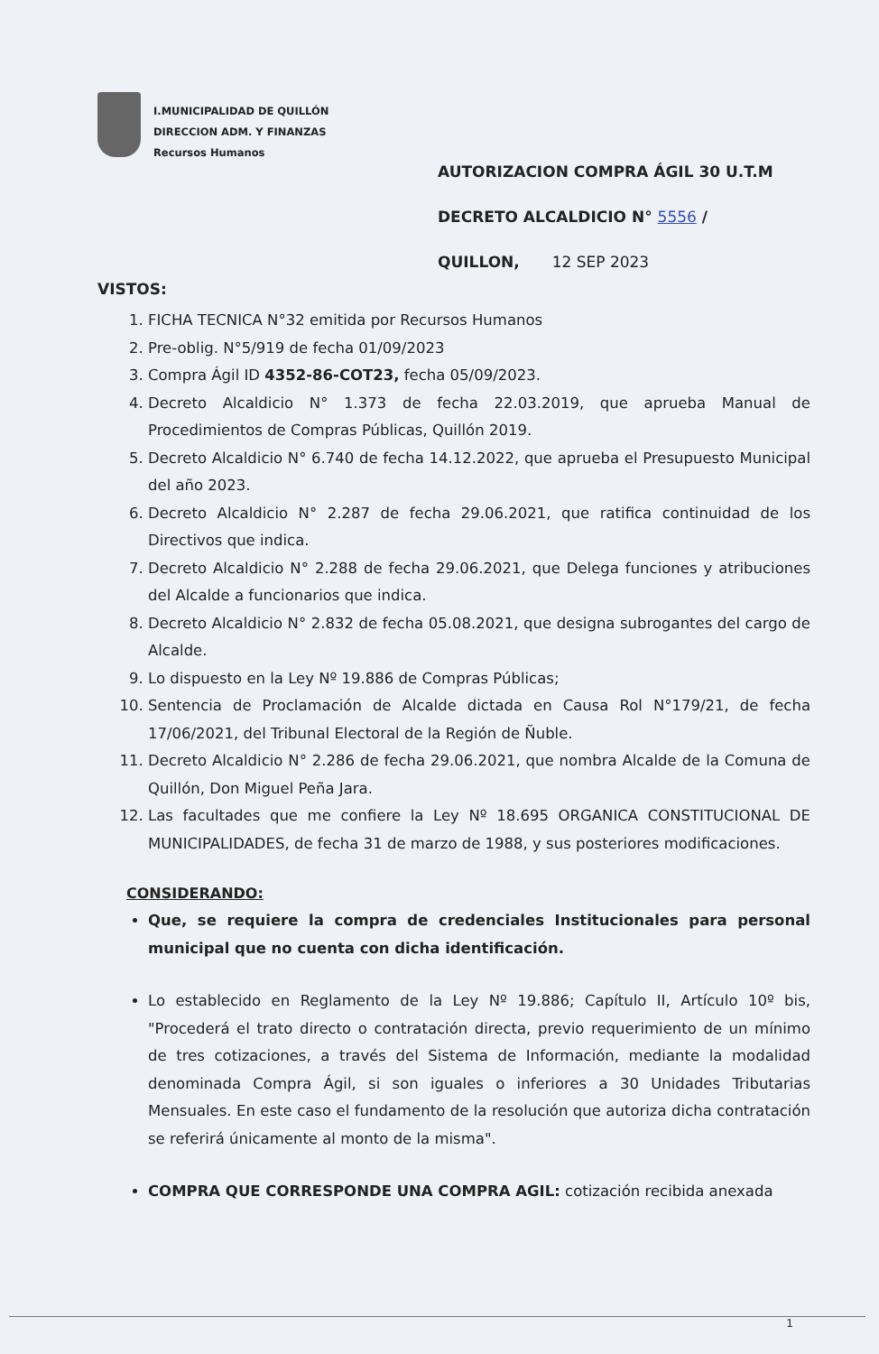I.MUNICIPALIDAD DE QUILLÓN
DIRECCION ADM. Y FINANZAS
Recursos Humanos
AUTORIZACION COMPRA ÁGIL 30 U.T.M
DECRETO ALCALDICIO N° 5556 /
QUILLON, 12 SEP 2023
VISTOS:
1. FICHA TECNICA N°32 emitida por Recursos Humanos
2. Pre-oblig. N°5/919 de fecha 01/09/2023
3. Compra Ágil ID 4352-86-COT23, fecha 05/09/2023.
4. Decreto Alcaldicio N° 1.373 de fecha 22.03.2019, que aprueba Manual de Procedimientos de Compras Públicas, Quillón 2019.
5. Decreto Alcaldicio N° 6.740 de fecha 14.12.2022, que aprueba el Presupuesto Municipal del año 2023.
6. Decreto Alcaldicio N° 2.287 de fecha 29.06.2021, que ratifica continuidad de los Directivos que indica.
7. Decreto Alcaldicio N° 2.288 de fecha 29.06.2021, que Delega funciones y atribuciones del Alcalde a funcionarios que indica.
8. Decreto Alcaldicio N° 2.832 de fecha 05.08.2021, que designa subrogantes del cargo de Alcalde.
9. Lo dispuesto en la Ley Nº 19.886 de Compras Públicas;
10. Sentencia de Proclamación de Alcalde dictada en Causa Rol N°179/21, de fecha 17/06/2021, del Tribunal Electoral de la Región de Ñuble.
11. Decreto Alcaldicio N° 2.286 de fecha 29.06.2021, que nombra Alcalde de la Comuna de Quillón, Don Miguel Peña Jara.
12. Las facultades que me confiere la Ley Nº 18.695 ORGANICA CONSTITUCIONAL DE MUNICIPALIDADES, de fecha 31 de marzo de 1988, y sus posteriores modificaciones.
CONSIDERANDO:
Que, se requiere la compra de credenciales Institucionales para personal municipal que no cuenta con dicha identificación.
Lo establecido en Reglamento de la Ley Nº 19.886; Capítulo II, Artículo 10º bis, "Procederá el trato directo o contratación directa, previo requerimiento de un mínimo de tres cotizaciones, a través del Sistema de Información, mediante la modalidad denominada Compra Ágil, si son iguales o inferiores a 30 Unidades Tributarias Mensuales. En este caso el fundamento de la resolución que autoriza dicha contratación se referirá únicamente al monto de la misma".
COMPRA QUE CORRESPONDE UNA COMPRA AGIL: cotización recibida anexada
1